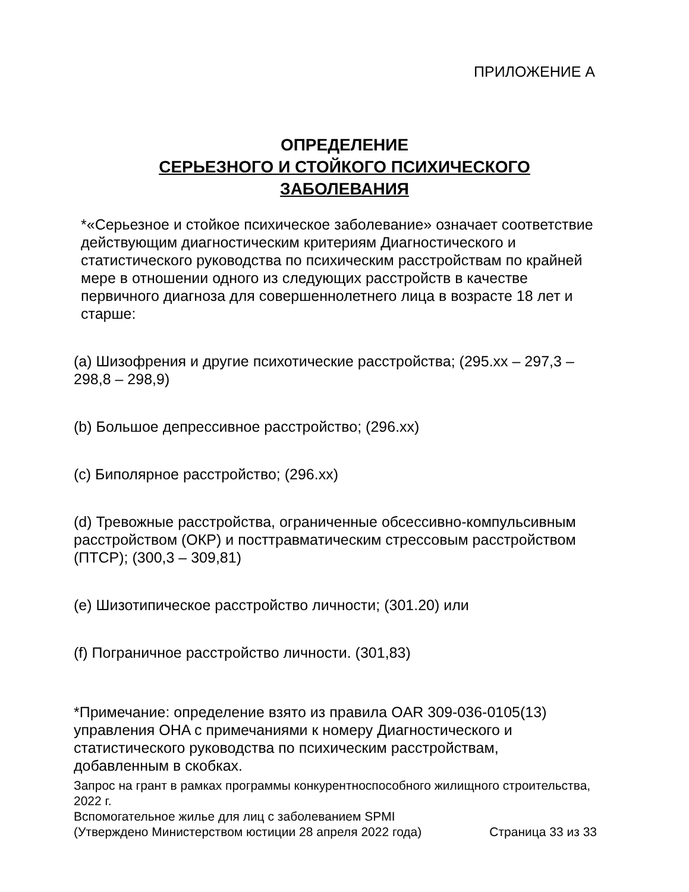ПРИЛОЖЕНИЕ А
ОПРЕДЕЛЕНИЕ
СЕРЬЕЗНОГО И СТОЙКОГО ПСИХИЧЕСКОГО
ЗАБОЛЕВАНИЯ
*«Серьезное и стойкое психическое заболевание» означает соответствие действующим диагностическим критериям Диагностического и статистического руководства по психическим расстройствам по крайней мере в отношении одного из следующих расстройств в качестве первичного диагноза для совершеннолетнего лица в возрасте 18 лет и старше:
(a) Шизофрения и другие психотические расстройства; (295.xx – 297,3 – 298,8 – 298,9)
(b) Большое депрессивное расстройство; (296.xx)
(c) Биполярное расстройство; (296.xx)
(d) Тревожные расстройства, ограниченные обсессивно-компульсивным расстройством (ОКР) и посттравматическим стрессовым расстройством (ПТСР); (300,3 – 309,81)
(e) Шизотипическое расстройство личности; (301.20) или
(f) Пограничное расстройство личности. (301,83)
*Примечание: определение взято из правила OAR 309-036-0105(13) управления OHA с примечаниями к номеру Диагностического и статистического руководства по психическим расстройствам, добавленным в скобках.
Запрос на грант в рамках программы конкурентноспособного жилищного строительства, 2022 г.
Вспомогательное жилье для лиц с заболеванием SPMI
(Утверждено Министерством юстиции 28 апреля 2022 года) Страница 33 из 33